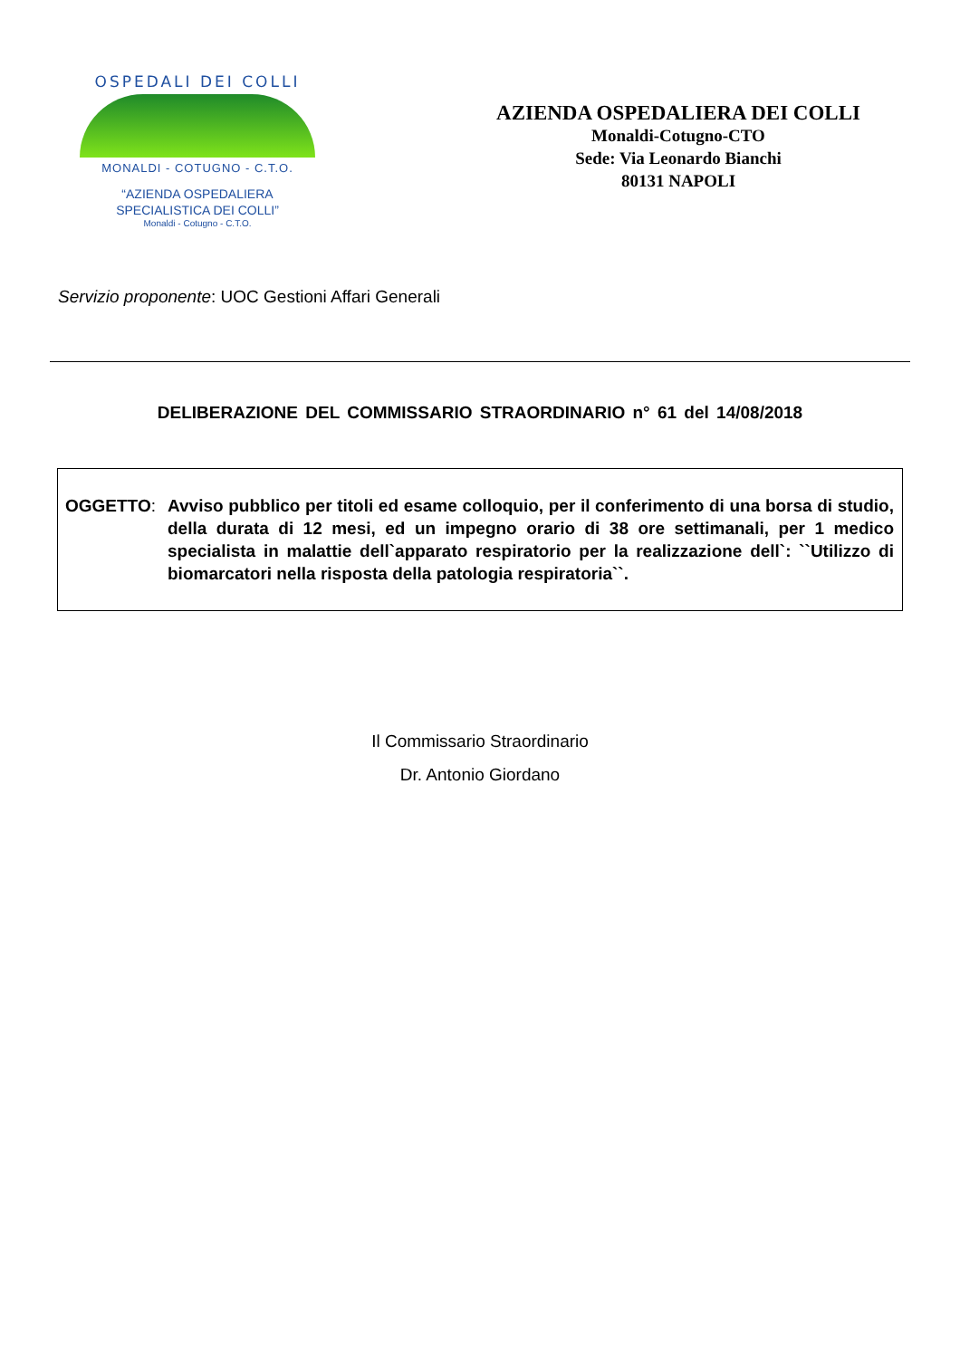OSPEDALI DEI COLLI
MONALDI - COTUGNO - C.T.O.
“AZIENDA OSPEDALIERA
SPECIALISTICA DEI COLLI”
Monaldi - Cotugno - C.T.O.
AZIENDA OSPEDALIERA DEI COLLI
Monaldi-Cotugno-CTO
Sede: Via Leonardo Bianchi
80131 NAPOLI
Servizio proponente: UOC Gestioni Affari Generali
DELIBERAZIONE DEL COMMISSARIO STRAORDINARIO n° 61 del 14/08/2018
OGGETTO: Avviso pubblico per titoli ed esame colloquio, per il conferimento di una borsa di studio, della durata di 12 mesi, ed un impegno orario di 38 ore settimanali, per 1 medico specialista in malattie dell`apparato respiratorio per la realizzazione dell`: ``Utilizzo di biomarcatori nella risposta della patologia respiratoria``.
Il Commissario Straordinario
Dr. Antonio Giordano